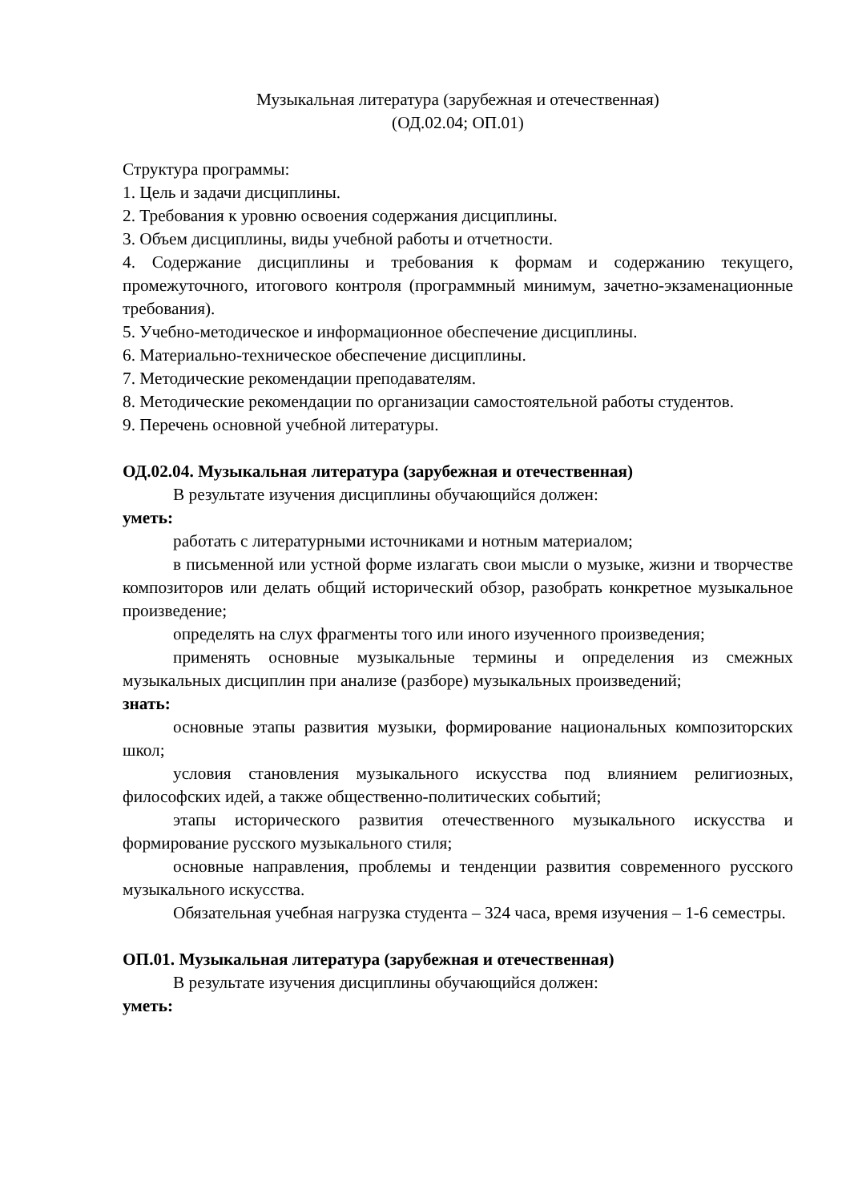Музыкальная литература (зарубежная и отечественная)
(ОД.02.04; ОП.01)
Структура программы:
1. Цель и задачи дисциплины.
2. Требования к уровню освоения содержания дисциплины.
3. Объем дисциплины, виды учебной работы и отчетности.
4. Содержание дисциплины и требования к формам и содержанию текущего, промежуточного, итогового контроля (программный минимум, зачетно-экзаменационные требования).
5. Учебно-методическое и информационное обеспечение дисциплины.
6. Материально-техническое обеспечение дисциплины.
7. Методические рекомендации преподавателям.
8. Методические рекомендации по организации самостоятельной работы студентов.
9. Перечень основной учебной литературы.
ОД.02.04. Музыкальная литература (зарубежная и отечественная)
В результате изучения дисциплины обучающийся должен:
уметь:
работать с литературными источниками и нотным материалом;
в письменной или устной форме излагать свои мысли о музыке, жизни и творчестве композиторов или делать общий исторический обзор, разобрать конкретное музыкальное произведение;
определять на слух фрагменты того или иного изученного произведения;
применять основные музыкальные термины и определения из смежных музыкальных дисциплин при анализе (разборе) музыкальных произведений;
знать:
основные этапы развития музыки, формирование национальных композиторских школ;
условия становления музыкального искусства под влиянием религиозных, философских идей, а также общественно-политических событий;
этапы исторического развития отечественного музыкального искусства и формирование русского музыкального стиля;
основные направления, проблемы и тенденции развития современного русского музыкального искусства.
Обязательная учебная нагрузка студента – 324 часа, время изучения – 1-6 семестры.
ОП.01. Музыкальная литература (зарубежная и отечественная)
В результате изучения дисциплины обучающийся должен:
уметь: